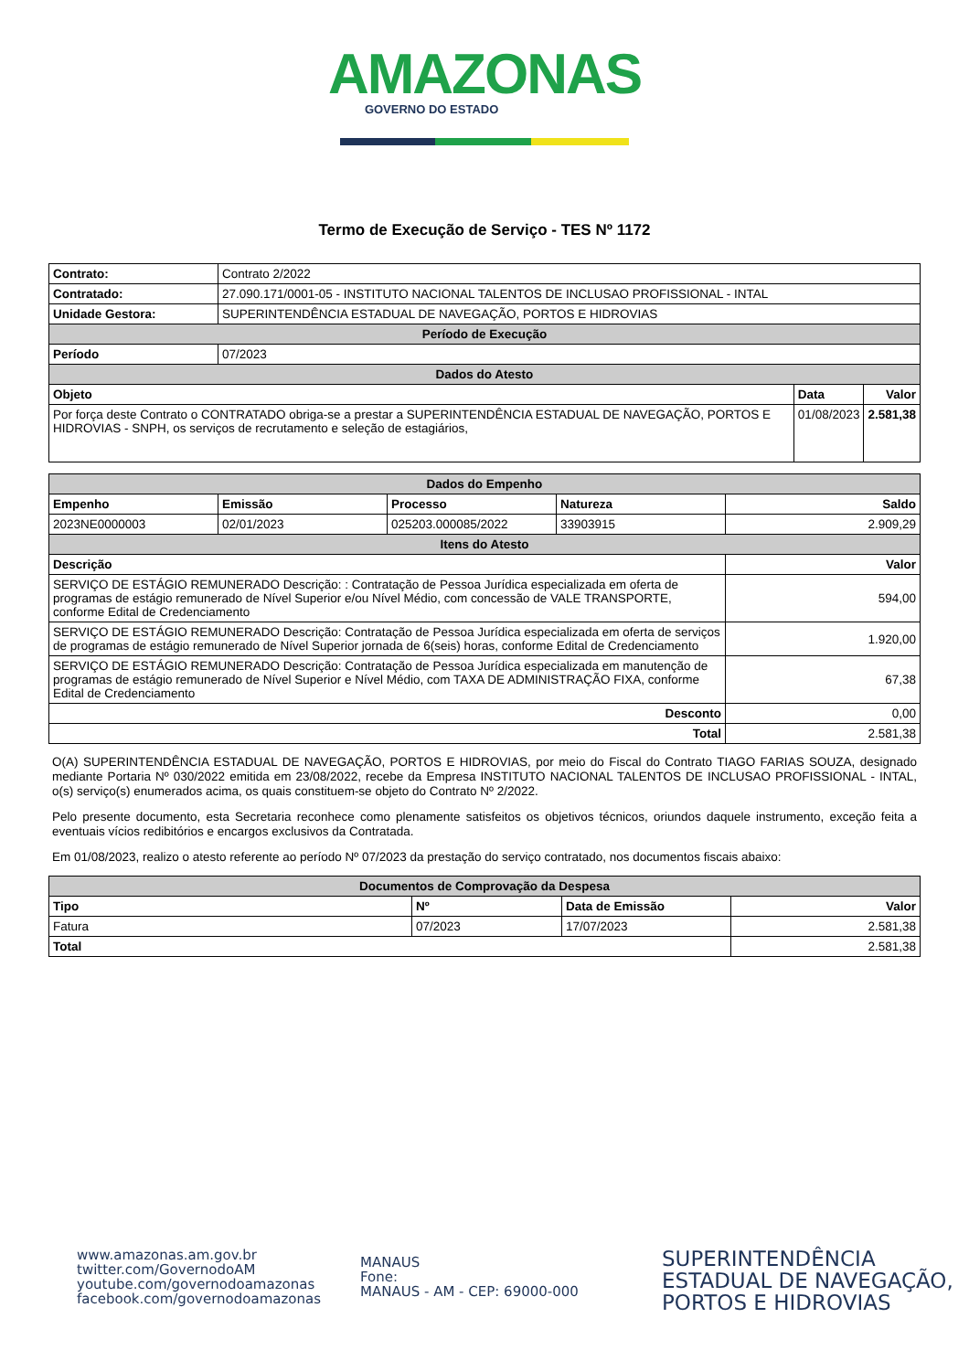AMAZONAS
GOVERNO DO ESTADO
Termo de Execução de Serviço - TES Nº 1172
| Contrato: | Contrato 2/2022 | | |
| Contratado: | 27.090.171/0001-05 - INSTITUTO NACIONAL TALENTOS DE INCLUSAO PROFISSIONAL - INTAL | | |
| Unidade Gestora: | SUPERINTENDÊNCIA ESTADUAL DE NAVEGAÇÃO, PORTOS E HIDROVIAS | | |
| Período de Execução | | | |
| Período | 07/2023 | | |
| Dados do Atesto | | | |
| Objeto | | Data | Valor |
| Por força deste Contrato o CONTRATADO obriga-se a prestar a SUPERINTENDÊNCIA ESTADUAL DE NAVEGAÇÃO, PORTOS E HIDROVIAS - SNPH, os serviços de recrutamento e seleção de estagiários, | | 01/08/2023 | 2.581,38 |
| Dados do Empenho | | | | |
| --- | --- | --- | --- | --- |
| Empenho | Emissão | Processo | Natureza | Saldo |
| 2023NE0000003 | 02/01/2023 | 025203.000085/2022 | 33903915 | 2.909,29 |
| Itens do Atesto | | | | |
| Descrição | | | | Valor |
| SERVIÇO DE ESTÁGIO REMUNERADO Descrição: : Contratação de Pessoa Jurídica especializada em oferta de programas de estágio remunerado de Nível Superior e/ou Nível Médio, com concessão de VALE TRANSPORTE, conforme Edital de Credenciamento | | | | 594,00 |
| SERVIÇO DE ESTÁGIO REMUNERADO Descrição: Contratação de Pessoa Jurídica especializada em oferta de serviços de programas de estágio remunerado de Nível Superior jornada de 6(seis) horas, conforme Edital de Credenciamento | | | | 1.920,00 |
| SERVIÇO DE ESTÁGIO REMUNERADO Descrição: Contratação de Pessoa Jurídica especializada em manutenção de programas de estágio remunerado de Nível Superior e Nível Médio, com TAXA DE ADMINISTRAÇÃO FIXA, conforme Edital de Credenciamento | | | | 67,38 |
| Desconto | | | | 0,00 |
| Total | | | | 2.581,38 |
O(A) SUPERINTENDÊNCIA ESTADUAL DE NAVEGAÇÃO, PORTOS E HIDROVIAS, por meio do Fiscal do Contrato TIAGO FARIAS SOUZA, designado mediante Portaria Nº 030/2022 emitida em 23/08/2022, recebe da Empresa INSTITUTO NACIONAL TALENTOS DE INCLUSAO PROFISSIONAL - INTAL, o(s) serviço(s) enumerados acima, os quais constituem-se objeto do Contrato Nº 2/2022.
Pelo presente documento, esta Secretaria reconhece como plenamente satisfeitos os objetivos técnicos, oriundos daquele instrumento, exceção feita a eventuais vícios redibitórios e encargos exclusivos da Contratada.
Em 01/08/2023, realizo o atesto referente ao período Nº 07/2023 da prestação do serviço contratado, nos documentos fiscais abaixo:
| Documentos de Comprovação da Despesa | | | |
| --- | --- | --- | --- |
| Tipo | Nº | Data de Emissão | Valor |
| Fatura | 07/2023 | 17/07/2023 | 2.581,38 |
| Total | | | 2.581,38 |
www.amazonas.am.gov.br
twitter.com/GovernodoAM
youtube.com/governodoamazonas
facebook.com/governodoamazonas
MANAUS
Fone:
MANAUS - AM - CEP: 69000-000
SUPERINTENDÊNCIA
ESTADUAL DE NAVEGAÇÃO,
PORTOS E HIDROVIAS